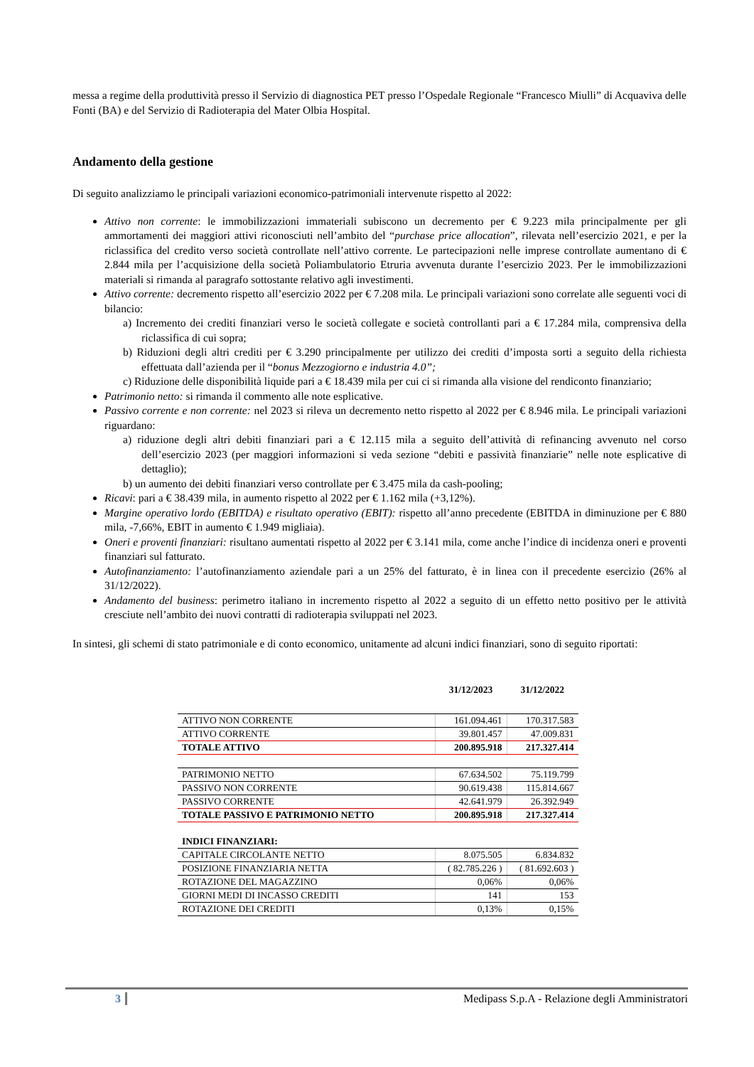messa a regime della produttività presso il Servizio di diagnostica PET presso l’Ospedale Regionale “Francesco Miulli” di Acquaviva delle Fonti (BA) e del Servizio di Radioterapia del Mater Olbia Hospital.
Andamento della gestione
Di seguito analizziamo le principali variazioni economico-patrimoniali intervenute rispetto al 2022:
Attivo non corrente: le immobilizzazioni immateriali subiscono un decremento per € 9.223 mila principalmente per gli ammortamenti dei maggiori attivi riconosciuti nell’ambito del “purchase price allocation”, rilevata nell’esercizio 2021, e per la riclassifica del credito verso società controllate nell’attivo corrente. Le partecipazioni nelle imprese controllate aumentano di € 2.844 mila per l’acquisizione della società Poliambulatorio Etruria avvenuta durante l’esercizio 2023. Per le immobilizzazioni materiali si rimanda al paragrafo sottostante relativo agli investimenti.
Attivo corrente: decremento rispetto all’esercizio 2022 per € 7.208 mila. Le principali variazioni sono correlate alle seguenti voci di bilancio:
a) Incremento dei crediti finanziari verso le società collegate e società controllanti pari a € 17.284 mila, comprensiva della riclassifica di cui sopra;
b) Riduzioni degli altri crediti per € 3.290 principalmente per utilizzo dei crediti d’imposta sorti a seguito della richiesta effettuata dall’azienda per il “bonus Mezzogiorno e industria 4.0”;
c) Riduzione delle disponibilità liquide pari a € 18.439 mila per cui ci si rimanda alla visione del rendiconto finanziario;
Patrimonio netto: si rimanda il commento alle note esplicative.
Passivo corrente e non corrente: nel 2023 si rileva un decremento netto rispetto al 2022 per € 8.946 mila. Le principali variazioni riguardano:
a) riduzione degli altri debiti finanziari pari a € 12.115 mila a seguito dell’attività di refinancing avvenuto nel corso dell’esercizio 2023 (per maggiori informazioni si veda sezione “debiti e passività finanziarie” nelle note esplicative di dettaglio);
b) un aumento dei debiti finanziari verso controllate per € 3.475 mila da cash-pooling;
Ricavi: pari a € 38.439 mila, in aumento rispetto al 2022 per € 1.162 mila (+3,12%).
Margine operativo lordo (EBITDA) e risultato operativo (EBIT): rispetto all’anno precedente (EBITDA in diminuzione per € 880 mila, -7,66%, EBIT in aumento € 1.949 migliaia).
Oneri e proventi finanziari: risultano aumentati rispetto al 2022 per € 3.141 mila, come anche l’indice di incidenza oneri e proventi finanziari sul fatturato.
Autofinanziamento: l’autofinanziamento aziendale pari a un 25% del fatturato, è in linea con il precedente esercizio (26% al 31/12/2022).
Andamento del business: perimetro italiano in incremento rispetto al 2022 a seguito di un effetto netto positivo per le attività cresciute nell’ambito dei nuovi contratti di radioterapia sviluppati nel 2023.
In sintesi, gli schemi di stato patrimoniale e di conto economico, unitamente ad alcuni indici finanziari, sono di seguito riportati:
| | 31/12/2023 | 31/12/2022 |
| --- | --- | --- |
| ATTIVO NON CORRENTE | 161.094.461 | 170.317.583 |
| ATTIVO CORRENTE | 39.801.457 | 47.009.831 |
| TOTALE ATTIVO | 200.895.918 | 217.327.414 |
| PATRIMONIO NETTO | 67.634.502 | 75.119.799 |
| PASSIVO NON CORRENTE | 90.619.438 | 115.814.667 |
| PASSIVO CORRENTE | 42.641.979 | 26.392.949 |
| TOTALE PASSIVO E PATRIMONIO NETTO | 200.895.918 | 217.327.414 |
| INDICI FINANZIARI: | | |
| CAPITALE CIRCOLANTE NETTO | 8.075.505 | 6.834.832 |
| POSIZIONE FINANZIARIA NETTA | ( 82.785.226 ) | ( 81.692.603 ) |
| ROTAZIONE DEL MAGAZZINO | 0,06% | 0,06% |
| GIORNI MEDI DI INCASSO CREDITI | 141 | 153 |
| ROTAZIONE DEI CREDITI | 0,13% | 0,15% |
3 Medipass S.p.A - Relazione degli Amministratori